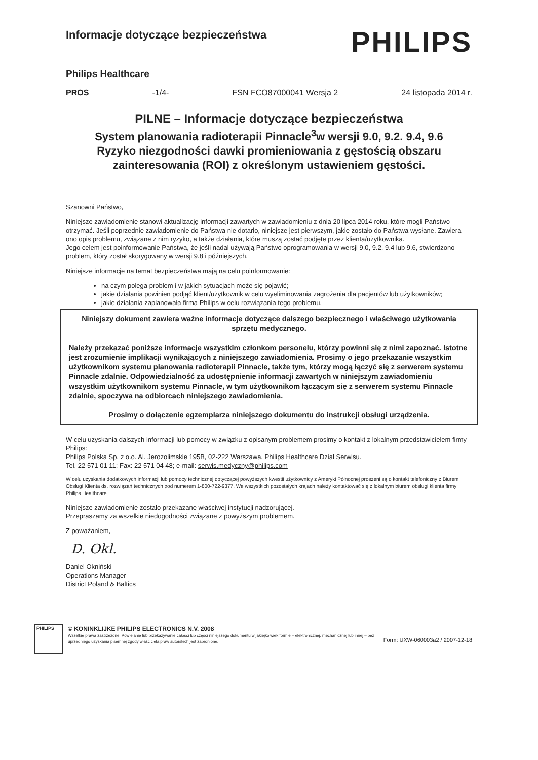Informacje dotyczące bezpieczeństwa
PHILIPS
Philips Healthcare
PROS -1/4- FSN FCO87000041 Wersja 2 24 listopada 2014 r.
PILNE – Informacje dotyczące bezpieczeństwa
System planowania radioterapii Pinnacle<sup>3</sup>w wersji 9.0, 9.2. 9.4, 9.6
Ryzyko niezgodności dawki promieniowania z gęstością obszaru zainteresowania (ROI) z określonym ustawieniem gęstości.
Szanowni Państwo,
Niniejsze zawiadomienie stanowi aktualizację informacji zawartych w zawiadomieniu z dnia 20 lipca 2014 roku, które mogli Państwo otrzymać. Jeśli poprzednie zawiadomienie do Państwa nie dotarło, niniejsze jest pierwszym, jakie zostało do Państwa wysłane. Zawiera ono opis problemu, związane z nim ryzyko, a także działania, które muszą zostać podjęte przez klienta/użytkownika.
Jego celem jest poinformowanie Państwa, że jeśli nadal używają Państwo oprogramowania w wersji 9.0, 9.2, 9.4 lub 9.6, stwierdzono problem, który został skorygowany w wersji 9.8 i późniejszych.
Niniejsze informacje na temat bezpieczeństwa mają na celu poinformowanie:
na czym polega problem i w jakich sytuacjach może się pojawić;
jakie działania powinien podjąć klient/użytkownik w celu wyeliminowania zagrożenia dla pacjentów lub użytkowników;
jakie działania zaplanowała firma Philips w celu rozwiązania tego problemu.
Niniejszy dokument zawiera ważne informacje dotyczące dalszego bezpiecznego i właściwego użytkowania sprzętu medycznego.
Należy przekazać poniższe informacje wszystkim członkom personelu, którzy powinni się z nimi zapoznać. Istotne jest zrozumienie implikacji wynikających z niniejszego zawiadomienia. Prosimy o jego przekazanie wszystkim użytkownikom systemu planowania radioterapii Pinnacle, także tym, którzy mogą łączyć się z serwerem systemu Pinnacle zdalnie. Odpowiedzialność za udostępnienie informacji zawartych w niniejszym zawiadomieniu wszystkim użytkownikom systemu Pinnacle, w tym użytkownikom łączącym się z serwerem systemu Pinnacle zdalnie, spoczywa na odbiorcach niniejszego zawiadomienia.
Prosimy o dołączenie egzemplarza niniejszego dokumentu do instrukcji obsługi urządzenia.
W celu uzyskania dalszych informacji lub pomocy w związku z opisanym problemem prosimy o kontakt z lokalnym przedstawicielem firmy Philips:
Philips Polska Sp. z o.o. Al. Jerozolimskie 195B, 02-222 Warszawa. Philips Healthcare Dział Serwisu.
Tel. 22 571 01 11; Fax: 22 571 04 48; e-mail: serwis.medyczny@philips.com
W celu uzyskania dodatkowych informacji lub pomocy technicznej dotyczącej powyższych kwestii użytkownicy z Ameryki Północnej proszeni są o kontakt telefoniczny z Biurem Obsługi Klienta ds. rozwiązań technicznych pod numerem 1-800-722-9377. We wszystkich pozostałych krajach należy kontaktować się z lokalnym biurem obsługi klienta firmy Philips Healthcare.
Niniejsze zawiadomienie zostało przekazane właściwej instytucji nadzorującej.
Przepraszamy za wszelkie niedogodności związane z powyższym problemem.
Z poważaniem,
D. Okl.
Daniel Okniński
Operations Manager
District Poland & Baltics
PHILIPS
© KONINKLIJKE PHILIPS ELECTRONICS N.V. 2008
Wszelkie prawa zastrzeżone. Powielanie lub przekazywanie całości lub części niniejszego dokumentu w jakiejkolwiek formie – elektronicznej, mechanicznej lub innej – bez uprzedniego uzyskania pisemnej zgody właściciela praw autorskich jest zabronione.
Form: UXW-060003a2 / 2007-12-18